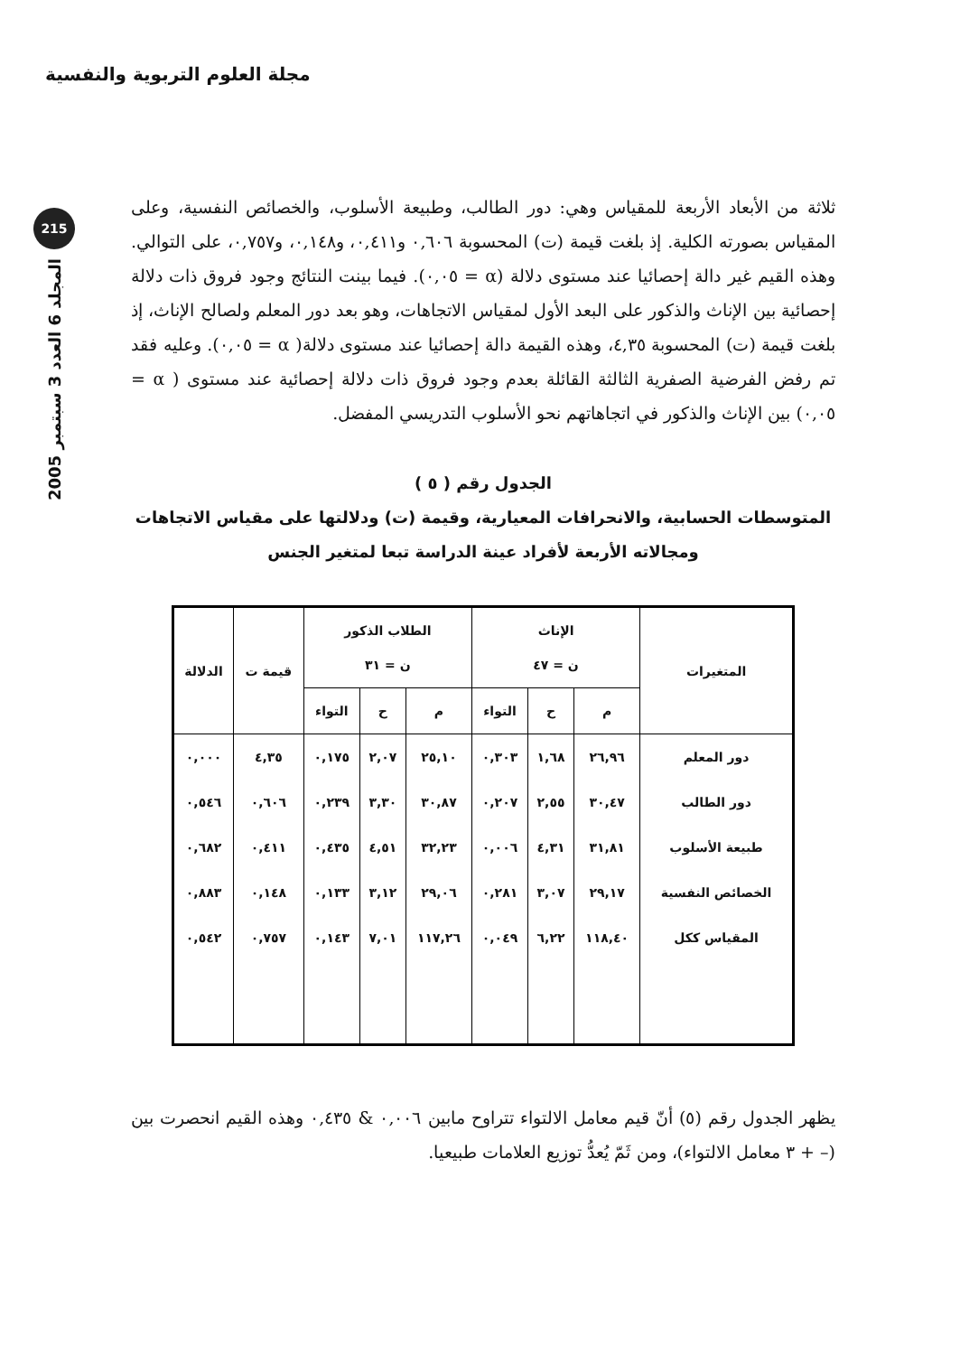مجلة العلوم التربوية والنفسية
215
المجلد 6 العدد 3 سبتمبر 2005
ثلاثة من الأبعاد الأربعة للمقياس وهي: دور الطالب، وطبيعة الأسلوب، والخصائص النفسية، وعلى المقياس بصورته الكلية. إذ بلغت قيمة (ت) المحسوبة ٠,٦٠٦ و٠,٤١١، و٠,١٤٨، و٠,٧٥٧، على التوالي. وهذه القيم غير دالة إحصائيا عند مستوى دلالة (α = ٠,٠٥). فيما بينت النتائج وجود فروق ذات دلالة إحصائية بين الإناث والذكور على البعد الأول لمقياس الاتجاهات، وهو بعد دور المعلم ولصالح الإناث، إذ بلغت قيمة (ت) المحسوبة ٤,٣٥، وهذه القيمة دالة إحصائيا عند مستوى دلالة( α = ٠,٠٥). وعليه فقد تم رفض الفرضية الصفرية الثالثة القائلة بعدم وجود فروق ذات دلالة إحصائية عند مستوى ( α = ٠,٠٥) بين الإناث والذكور في اتجاهاتهم نحو الأسلوب التدريسي المفضل.
الجدول رقم ( ٥ )
المتوسطات الحسابية، والانحرافات المعيارية، وقيمة (ت) ودلالتها على مقياس الاتجاهات ومجالاته الأربعة لأفراد عينة الدراسة تبعا لمتغير الجنس
| المتغيرات | الإناث ن = ٤٧ | | | الطلاب الذكور ن = ٣١ | | | قيمة ت | الدلالة |
| --- | --- | --- | --- | --- | --- | --- | --- | --- |
| | م | ح | التواء | م | ح | التواء | | |
| دور المعلم | ٢٦,٩٦ | ١,٦٨ | ٠,٣٠٣ | ٢٥,١٠ | ٢,٠٧ | ٠,١٧٥ | ٤,٣٥ | ٠,٠٠٠ |
| دور الطالب | ٣٠,٤٧ | ٢,٥٥ | ٠,٢٠٧ | ٣٠,٨٧ | ٣,٣٠ | ٠,٢٣٩ | ٠,٦٠٦ | ٠,٥٤٦ |
| طبيعة الأسلوب | ٣١,٨١ | ٤,٣١ | ٠,٠٠٦ | ٣٢,٢٣ | ٤,٥١ | ٠,٤٣٥ | ٠,٤١١ | ٠,٦٨٢ |
| الخصائص النفسية | ٢٩,١٧ | ٣,٠٧ | ٠,٢٨١ | ٢٩,٠٦ | ٣,١٢ | ٠,١٣٣ | ٠,١٤٨ | ٠,٨٨٣ |
| المقياس ككل | ١١٨,٤٠ | ٦,٢٢ | ٠,٠٤٩ | ١١٧,٢٦ | ٧,٠١ | ٠,١٤٣ | ٠,٧٥٧ | ٠,٥٤٢ |
يظهر الجدول رقم (٥) أنّ قيم معامل الالتواء تتراوح مابين ٠,٠٠٦ & ٠,٤٣٥ وهذه القيم انحصرت بين (– + ٣ معامل الالتواء)، ومن ثَمّ يُعدُّ توزيع العلامات طبيعيا.